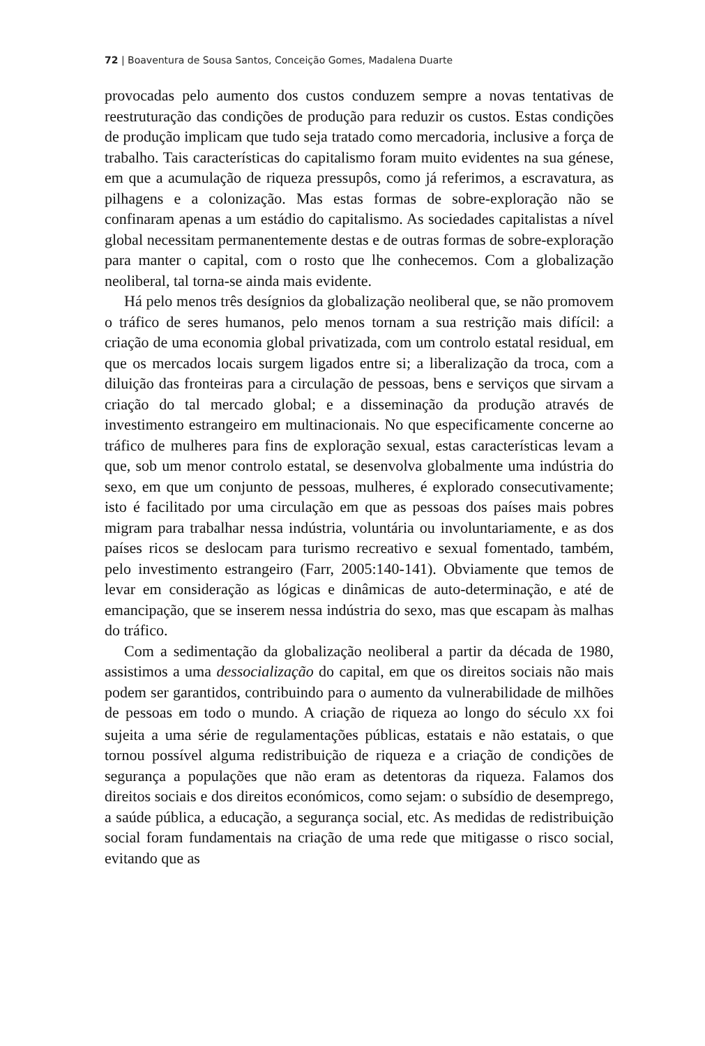72 | Boaventura de Sousa Santos, Conceição Gomes, Madalena Duarte
provocadas pelo aumento dos custos conduzem sempre a novas tentativas de reestruturação das condições de produção para reduzir os custos. Estas condições de produção implicam que tudo seja tratado como mercadoria, inclusive a força de trabalho. Tais características do capitalismo foram muito evidentes na sua génese, em que a acumulação de riqueza pressupôs, como já referimos, a escravatura, as pilhagens e a colonização. Mas estas formas de sobre-exploração não se confinaram apenas a um estádio do capitalismo. As sociedades capitalistas a nível global necessitam permanentemente destas e de outras formas de sobre-exploração para manter o capital, com o rosto que lhe conhecemos. Com a globalização neoliberal, tal torna-se ainda mais evidente.
Há pelo menos três desígnios da globalização neoliberal que, se não promovem o tráfico de seres humanos, pelo menos tornam a sua restrição mais difícil: a criação de uma economia global privatizada, com um controlo estatal residual, em que os mercados locais surgem ligados entre si; a liberalização da troca, com a diluição das fronteiras para a circulação de pessoas, bens e serviços que sirvam a criação do tal mercado global; e a disseminação da produção através de investimento estrangeiro em multinacionais. No que especificamente concerne ao tráfico de mulheres para fins de exploração sexual, estas características levam a que, sob um menor controlo estatal, se desenvolva globalmente uma indústria do sexo, em que um conjunto de pessoas, mulheres, é explorado consecutivamente; isto é facilitado por uma circulação em que as pessoas dos países mais pobres migram para trabalhar nessa indústria, voluntária ou involuntariamente, e as dos países ricos se deslocam para turismo recreativo e sexual fomentado, também, pelo investimento estrangeiro (Farr, 2005:140-141). Obviamente que temos de levar em consideração as lógicas e dinâmicas de auto-determinação, e até de emancipação, que se inserem nessa indústria do sexo, mas que escapam às malhas do tráfico.
Com a sedimentação da globalização neoliberal a partir da década de 1980, assistimos a uma dessocialização do capital, em que os direitos sociais não mais podem ser garantidos, contribuindo para o aumento da vulnerabilidade de milhões de pessoas em todo o mundo. A criação de riqueza ao longo do século XX foi sujeita a uma série de regulamentações públicas, estatais e não estatais, o que tornou possível alguma redistribuição de riqueza e a criação de condições de segurança a populações que não eram as detentoras da riqueza. Falamos dos direitos sociais e dos direitos económicos, como sejam: o subsídio de desemprego, a saúde pública, a educação, a segurança social, etc. As medidas de redistribuição social foram fundamentais na criação de uma rede que mitigasse o risco social, evitando que as